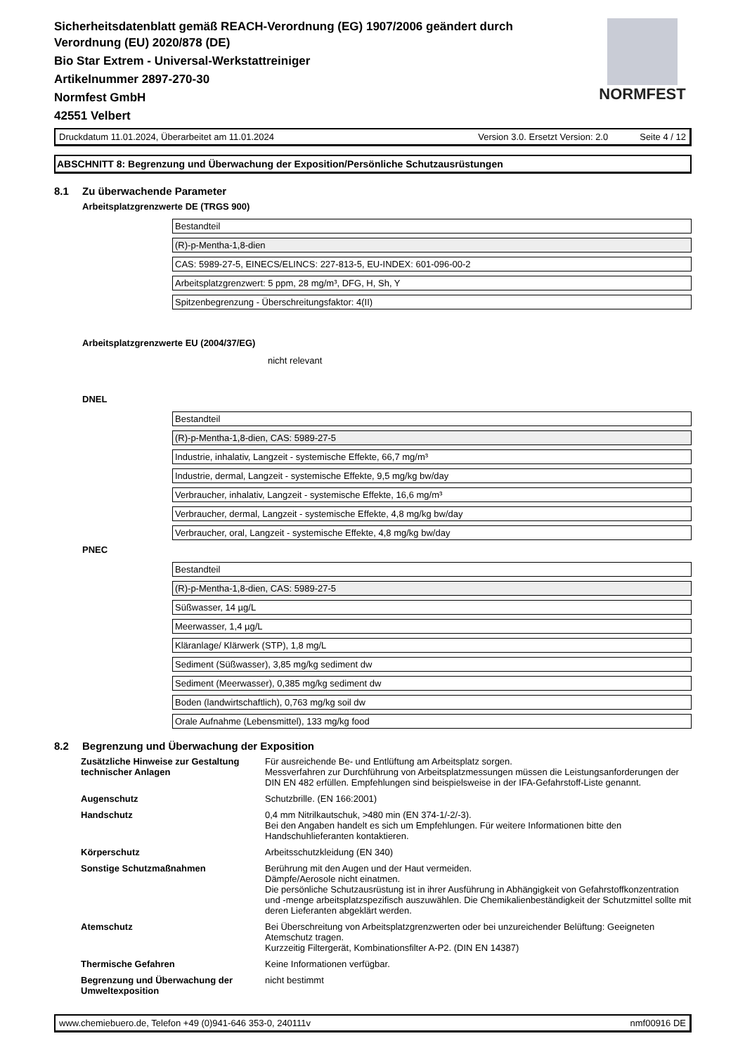Sicherheitsdatenblatt gemäß REACH-Verordnung (EG) 1907/2006 geändert durch
Verordnung (EU) 2020/878 (DE)
Bio Star Extrem - Universal-Werkstattreiniger
Artikelnummer 2897-270-30
Normfest GmbH
42551 Velbert
NORMFEST
Druckdatum 11.01.2024, Überarbeitet am 11.01.2024 Version 3.0. Ersetzt Version: 2.0 Seite 4 / 12
ABSCHNITT 8: Begrenzung und Überwachung der Exposition/Persönliche Schutzausrüstungen
8.1 Zu überwachende Parameter
Arbeitsplatzgrenzwerte DE (TRGS 900)
Bestandteil
(R)-p-Mentha-1,8-dien
CAS: 5989-27-5, EINECS/ELINCS: 227-813-5, EU-INDEX: 601-096-00-2
Arbeitsplatzgrenzwert: 5 ppm, 28 mg/m³, DFG, H, Sh, Y
Spitzenbegrenzung - Überschreitungsfaktor: 4(II)
Arbeitsplatzgrenzwerte EU (2004/37/EG)
nicht relevant
DNEL
Bestandteil
(R)-p-Mentha-1,8-dien, CAS: 5989-27-5
Industrie, inhalativ, Langzeit - systemische Effekte, 66,7 mg/m³
Industrie, dermal, Langzeit - systemische Effekte, 9,5 mg/kg bw/day
Verbraucher, inhalativ, Langzeit - systemische Effekte, 16,6 mg/m³
Verbraucher, dermal, Langzeit - systemische Effekte, 4,8 mg/kg bw/day
Verbraucher, oral, Langzeit - systemische Effekte, 4,8 mg/kg bw/day
PNEC
Bestandteil
(R)-p-Mentha-1,8-dien, CAS: 5989-27-5
Süßwasser, 14 µg/L
Meerwasser, 1,4 µg/L
Kläranlage/ Klärwerk (STP), 1,8 mg/L
Sediment (Süßwasser), 3,85 mg/kg sediment dw
Sediment (Meerwasser), 0,385 mg/kg sediment dw
Boden (landwirtschaftlich), 0,763 mg/kg soil dw
Orale Aufnahme (Lebensmittel), 133 mg/kg food
8.2 Begrenzung und Überwachung der Exposition
| Zusätzliche Hinweise zur Gestaltung technischer Anlagen | Für ausreichende Be- und Entlüftung am Arbeitsplatz sorgen. Messverfahren zur Durchführung von Arbeitsplatzmessungen müssen die Leistungsanforderungen der DIN EN 482 erfüllen. Empfehlungen sind beispielsweise in der IFA-Gefahrstoff-Liste genannt. |
| Augenschutz | Schutzbrille. (EN 166:2001) |
| Handschutz | 0,4 mm Nitrilkautschuk, >480 min (EN 374-1/-2/-3). Bei den Angaben handelt es sich um Empfehlungen. Für weitere Informationen bitte den Handschuhlieferanten kontaktieren. |
| Körperschutz | Arbeitsschutzkleidung (EN 340) |
| Sonstige Schutzmaßnahmen | Berührung mit den Augen und der Haut vermeiden. Dämpfe/Aerosole nicht einatmen. Die persönliche Schutzausrüstung ist in ihrer Ausführung in Abhängigkeit von Gefahrstoffkonzentration und -menge arbeitsplatzspezifisch auszuwählen. Die Chemikalienbeständigkeit der Schutzmittel sollte mit deren Lieferanten abgeklärt werden. |
| Atemschutz | Bei Überschreitung von Arbeitsplatzgrenzwerten oder bei unzureichender Belüftung: Geeigneten Atemschutz tragen. Kurzzeitig Filtergerät, Kombinationsfilter A-P2. (DIN EN 14387) |
| Thermische Gefahren | Keine Informationen verfügbar. |
| Begrenzung und Überwachung der Umweltexposition | nicht bestimmt |
www.chemiebuero.de, Telefon +49 (0)941-646 353-0, 240111v nmf00916 DE